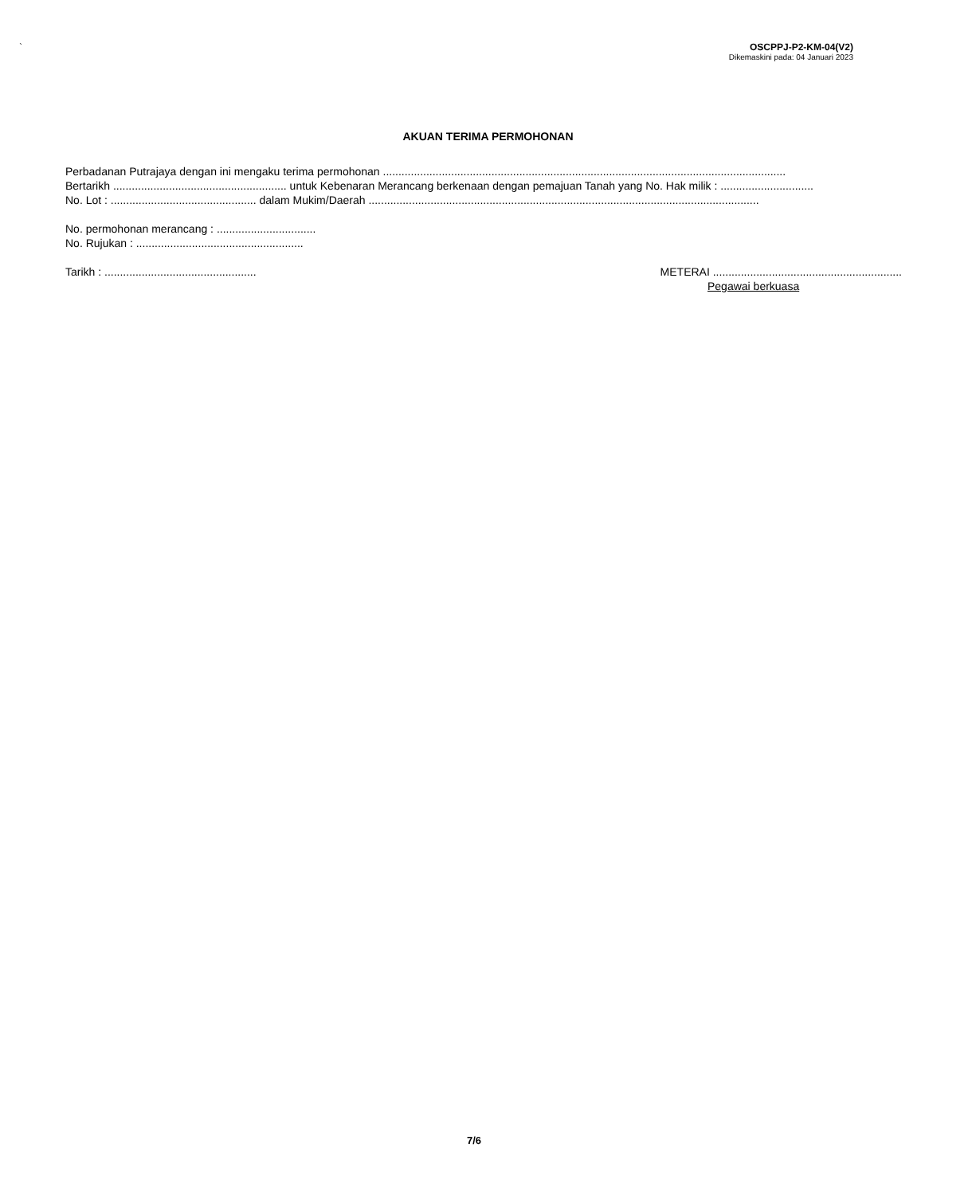`
OSCPPJ-P2-KM-04(V2)
Dikemaskini pada: 04 Januari 2023
AKUAN TERIMA PERMOHONAN
Perbadanan Putrajaya dengan ini mengaku terima permohonan ..................................................................................................................................
Bertarikh ........................................................ untuk Kebenaran Merancang berkenaan dengan pemajuan Tanah yang No. Hak milik : ..............................
No. Lot : ............................................... dalam Mukim/Daerah ..............................................................................................................................
No. permohonan merancang : ................................
No. Rujukan : ......................................................
Tarikh : ................................................. METERAI .............................................................
Pegawai berkuasa
7/6